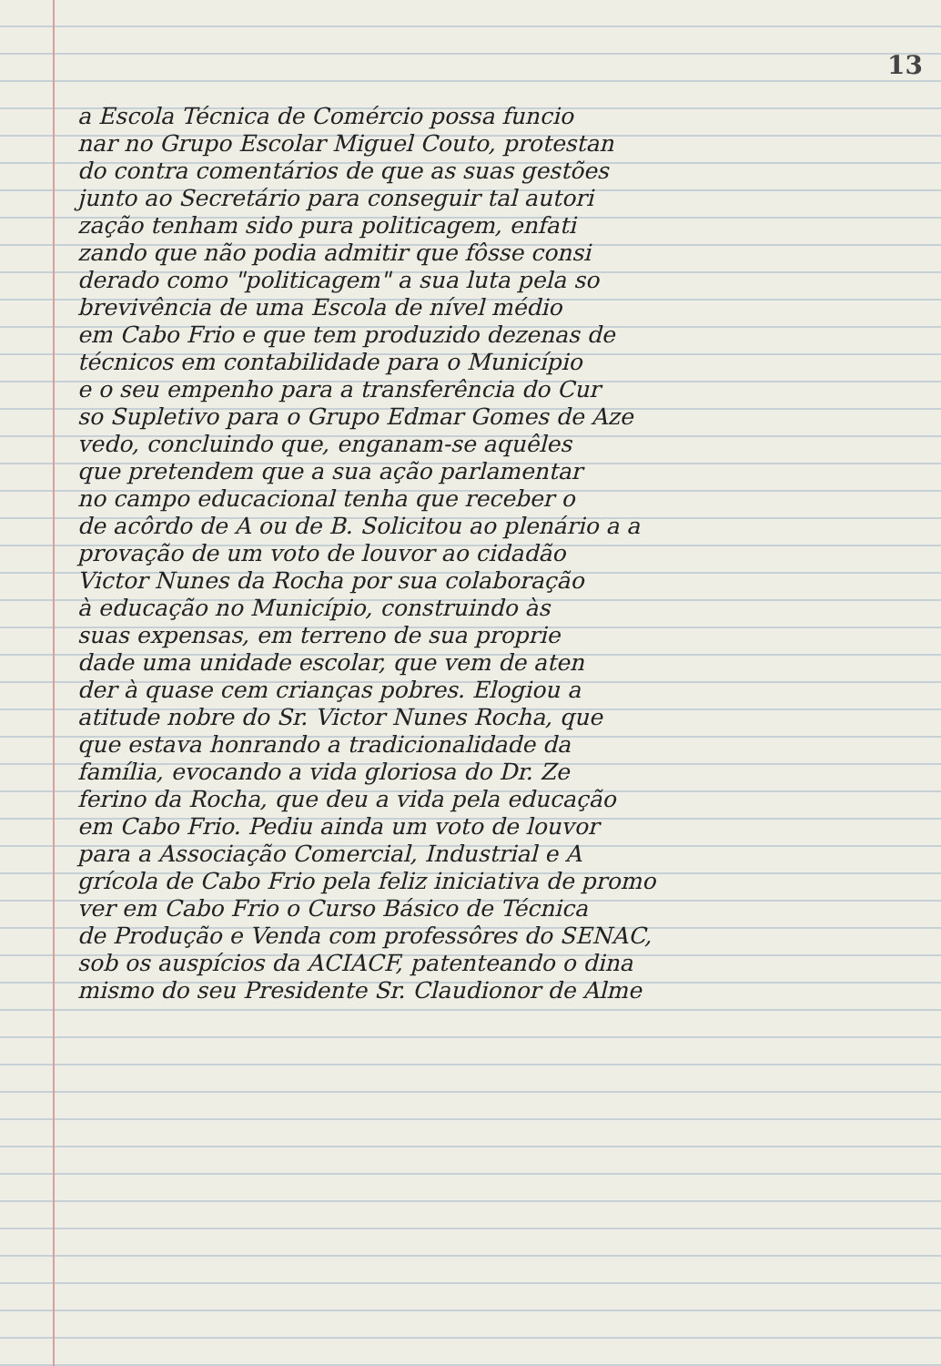13
a Escola Técnica de Comércio possa funcio
nar no Grupo Escolar Miguel Couto, protestan
do contra comentários de que as suas gestões
junto ao Secretário para conseguir tal autori
zação tenham sido pura politicagem, enfati
zando que não podia admitir que fôsse consi
derado como "politicagem" a sua luta pela so
brevivência de uma Escola de nível médio
em Cabo Frio e que tem produzido dezenas de
técnicos em contabilidade para o Município
e o seu empenho para a transferência do Cur
so Supletivo para o Grupo Edmar Gomes de Aze
vedo, concluindo que, enganam-se aquêles
que pretendem que a sua ação parlamentar
no campo educacional tenha que receber o
de acôrdo de A ou de B. Solicitou ao plenário a a
provação de um voto de louvor ao cidadão
Victor Nunes da Rocha por sua colaboração
à educação no Município, construindo às
suas expensas, em terreno de sua proprie
dade uma unidade escolar, que vem de aten
der à quase cem crianças pobres. Elogiou a
atitude nobre do Sr. Victor Nunes Rocha, que
que estava honrando a tradicionalidade da
família, evocando a vida gloriosa do Dr. Ze
ferino da Rocha, que deu a vida pela educação
em Cabo Frio. Pediu ainda um voto de louvor
para a Associação Comercial, Industrial e A
grícola de Cabo Frio pela feliz iniciativa de promo
ver em Cabo Frio o Curso Básico de Técnica
de Produção e Venda com professôres do SENAC,
sob os auspícios da ACIACF, patenteando o dina
mismo do seu Presidente Sr. Claudionor de Alme